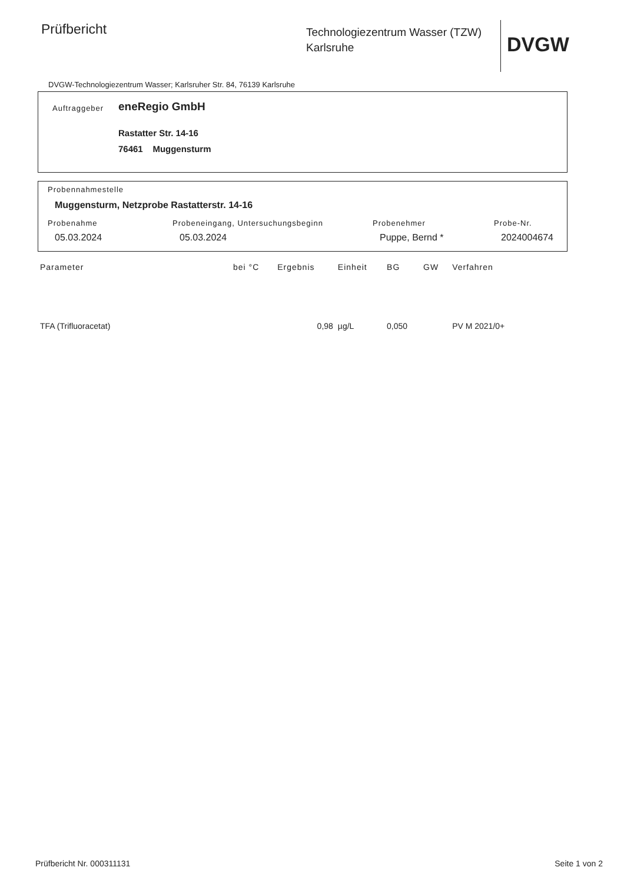Prüfbericht
Technologiezentrum Wasser (TZW)
Karlsruhe
DVGW
DVGW-Technologiezentrum Wasser; Karlsruher Str. 84, 76139 Karlsruhe
Auftraggeber eneRegio GmbH
Rastatter Str. 14-16
76461 Muggensturm
Probennahmestelle
Muggensturm, Netzprobe Rastatterstr. 14-16
Probenahme Probeneingang, Untersuchungsbeginn Probenehmer Probe-Nr.
05.03.2024 05.03.2024 Puppe, Bernd * 2024004674
| Parameter | bei °C | Ergebnis | Einheit | BG | GW | Verfahren |
| --- | --- | --- | --- | --- | --- | --- |
| TFA (Trifluoracetat) | | 0,98 | µg/L | 0,050 | | PV M 2021/0+ |
Prüfbericht Nr. 000311131 Seite 1 von 2